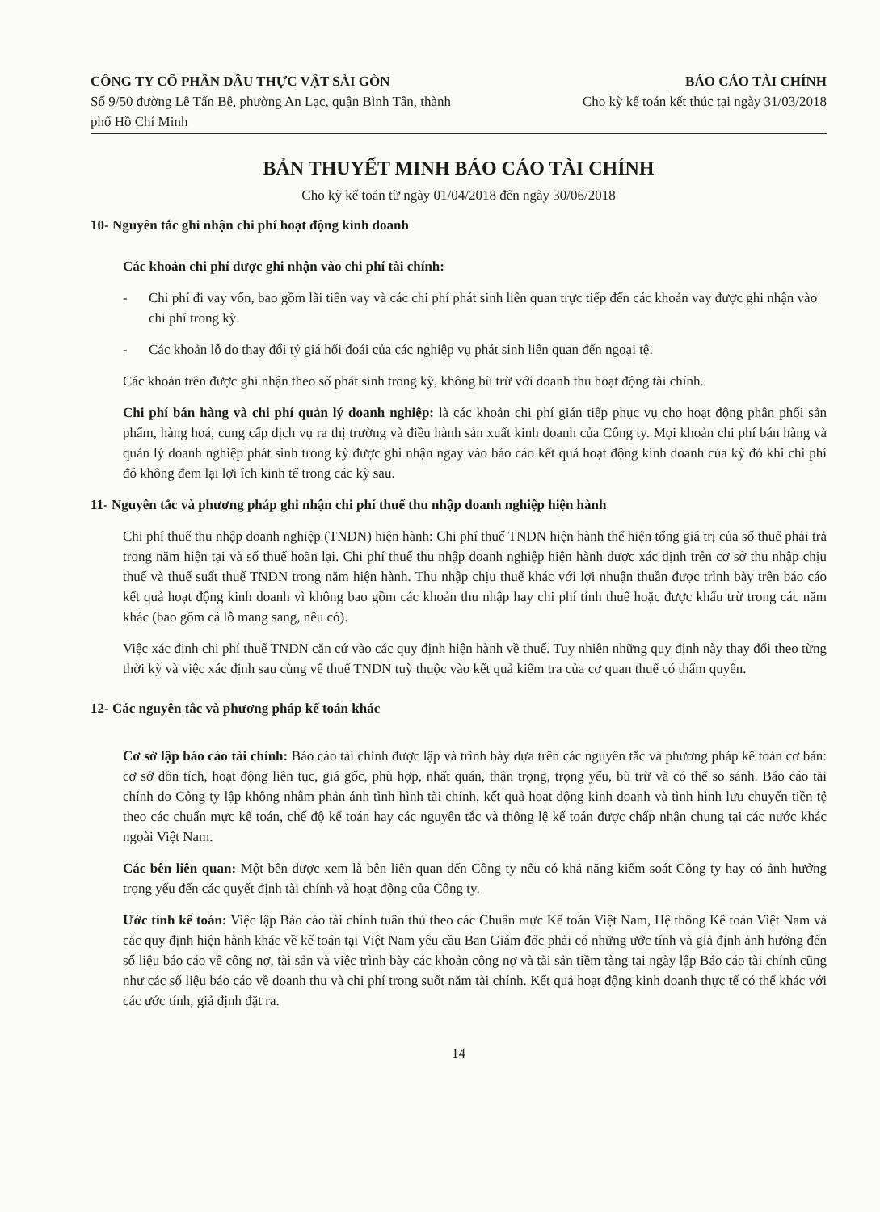CÔNG TY CỔ PHẦN DẦU THỰC VẬT SÀI GÒN
Số 9/50 đường Lê Tấn Bê, phường An Lạc, quận Bình Tân, thành phố Hồ Chí Minh
BÁO CÁO TÀI CHÍNH
Cho kỳ kế toán kết thúc tại ngày 31/03/2018
BẢN THUYẾT MINH BÁO CÁO TÀI CHÍNH
Cho kỳ kế toán từ ngày 01/04/2018 đến ngày 30/06/2018
10- Nguyên tắc ghi nhận chi phí hoạt động kinh doanh
Các khoản chi phí được ghi nhận vào chi phí tài chính:
- Chi phí đi vay vốn, bao gồm lãi tiền vay và các chi phí phát sinh liên quan trực tiếp đến các khoản vay được ghi nhận vào chi phí trong kỳ.
- Các khoản lỗ do thay đổi tỷ giá hối đoái của các nghiệp vụ phát sinh liên quan đến ngoại tệ.
Các khoản trên được ghi nhận theo số phát sinh trong kỳ, không bù trừ với doanh thu hoạt động tài chính.
Chi phí bán hàng và chi phí quản lý doanh nghiệp: là các khoản chi phí gián tiếp phục vụ cho hoạt động phân phối sản phẩm, hàng hoá, cung cấp dịch vụ ra thị trường và điều hành sản xuất kinh doanh của Công ty. Mọi khoản chi phí bán hàng và quản lý doanh nghiệp phát sinh trong kỳ được ghi nhận ngay vào báo cáo kết quả hoạt động kinh doanh của kỳ đó khi chi phí đó không đem lại lợi ích kinh tế trong các kỳ sau.
11- Nguyên tắc và phương pháp ghi nhận chi phí thuế thu nhập doanh nghiệp hiện hành
Chi phí thuế thu nhập doanh nghiệp (TNDN) hiện hành: Chi phí thuế TNDN hiện hành thể hiện tổng giá trị của số thuế phải trả trong năm hiện tại và số thuế hoãn lại. Chi phí thuế thu nhập doanh nghiệp hiện hành được xác định trên cơ sở thu nhập chịu thuế và thuế suất thuế TNDN trong năm hiện hành. Thu nhập chịu thuế khác với lợi nhuận thuần được trình bày trên báo cáo kết quả hoạt động kinh doanh vì không bao gồm các khoản thu nhập hay chi phí tính thuế hoặc được khấu trừ trong các năm khác (bao gồm cả lỗ mang sang, nếu có).
Việc xác định chi phí thuế TNDN căn cứ vào các quy định hiện hành về thuế. Tuy nhiên những quy định này thay đổi theo từng thời kỳ và việc xác định sau cùng về thuế TNDN tuỳ thuộc vào kết quả kiểm tra của cơ quan thuế có thẩm quyền.
12- Các nguyên tắc và phương pháp kế toán khác
Cơ sở lập báo cáo tài chính: Báo cáo tài chính được lập và trình bày dựa trên các nguyên tắc và phương pháp kế toán cơ bản: cơ sở dồn tích, hoạt động liên tục, giá gốc, phù hợp, nhất quán, thận trọng, trọng yếu, bù trừ và có thể so sánh. Báo cáo tài chính do Công ty lập không nhằm phản ánh tình hình tài chính, kết quả hoạt động kinh doanh và tình hình lưu chuyển tiền tệ theo các chuẩn mực kế toán, chế độ kế toán hay các nguyên tắc và thông lệ kế toán được chấp nhận chung tại các nước khác ngoài Việt Nam.
Các bên liên quan: Một bên được xem là bên liên quan đến Công ty nếu có khả năng kiểm soát Công ty hay có ảnh hưởng trọng yếu đến các quyết định tài chính và hoạt động của Công ty.
Ước tính kế toán: Việc lập Báo cáo tài chính tuân thủ theo các Chuẩn mực Kế toán Việt Nam, Hệ thống Kế toán Việt Nam và các quy định hiện hành khác về kế toán tại Việt Nam yêu cầu Ban Giám đốc phải có những ước tính và giả định ảnh hưởng đến số liệu báo cáo về công nợ, tài sản và việc trình bày các khoản công nợ và tài sản tiềm tàng tại ngày lập Báo cáo tài chính cũng như các số liệu báo cáo về doanh thu và chi phí trong suốt năm tài chính. Kết quả hoạt động kinh doanh thực tế có thể khác với các ước tính, giả định đặt ra.
14